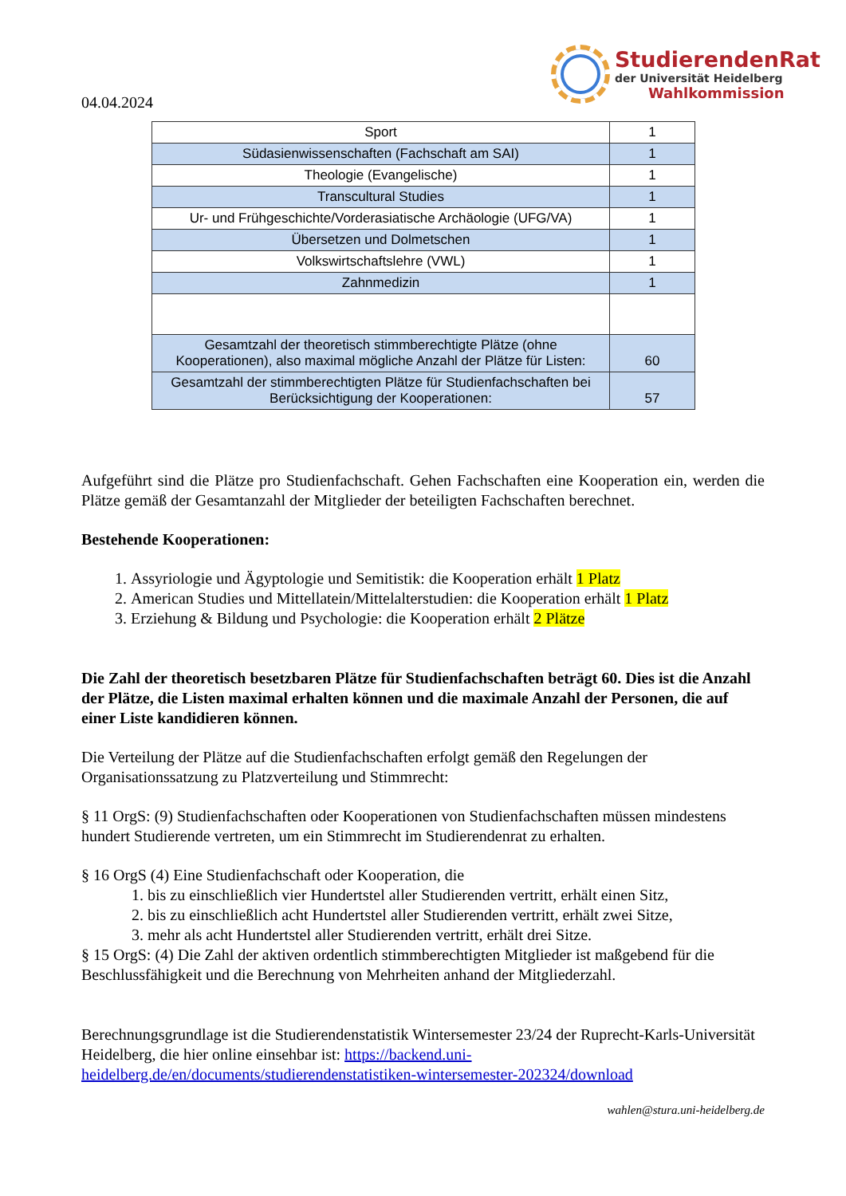04.04.2024
StudierendenRat
der Universität Heidelberg
Wahlkommission
| Sport | 1 |
| Südasienwissenschaften (Fachschaft am SAI) | 1 |
| Theologie (Evangelische) | 1 |
| Transcultural Studies | 1 |
| Ur- und Frühgeschichte/Vorderasiatische Archäologie (UFG/VA) | 1 |
| Übersetzen und Dolmetschen | 1 |
| Volkswirtschaftslehre (VWL) | 1 |
| Zahnmedizin | 1 |
| Gesamtzahl der theoretisch stimmberechtigte Plätze (ohne Kooperationen), also maximal mögliche Anzahl der Plätze für Listen: | 60 |
| Gesamtzahl der stimmberechtigten Plätze für Studienfachschaften bei Berücksichtigung der Kooperationen: | 57 |
Aufgeführt sind die Plätze pro Studienfachschaft. Gehen Fachschaften eine Kooperation ein, werden die Plätze gemäß der Gesamtanzahl der Mitglieder der beteiligten Fachschaften berechnet.
Bestehende Kooperationen:
1. Assyriologie und Ägyptologie und Semitistik: die Kooperation erhält 1 Platz
2. American Studies und Mittellatein/Mittelalterstudien: die Kooperation erhält 1 Platz
3. Erziehung & Bildung und Psychologie: die Kooperation erhält 2 Plätze
Die Zahl der theoretisch besetzbaren Plätze für Studienfachschaften beträgt 60. Dies ist die Anzahl der Plätze, die Listen maximal erhalten können und die maximale Anzahl der Personen, die auf einer Liste kandidieren können.
Die Verteilung der Plätze auf die Studienfachschaften erfolgt gemäß den Regelungen der Organisationssatzung zu Platzverteilung und Stimmrecht:
§ 11 OrgS: (9) Studienfachschaften oder Kooperationen von Studienfachschaften müssen mindestens hundert Studierende vertreten, um ein Stimmrecht im Studierendenrat zu erhalten.
§ 16 OrgS (4) Eine Studienfachschaft oder Kooperation, die
1. bis zu einschließlich vier Hundertstel aller Studierenden vertritt, erhält einen Sitz,
2. bis zu einschließlich acht Hundertstel aller Studierenden vertritt, erhält zwei Sitze,
3. mehr als acht Hundertstel aller Studierenden vertritt, erhält drei Sitze.
§ 15 OrgS: (4) Die Zahl der aktiven ordentlich stimmberechtigten Mitglieder ist maßgebend für die Beschlussfähigkeit und die Berechnung von Mehrheiten anhand der Mitgliederzahl.
Berechnungsgrundlage ist die Studierendenstatistik Wintersemester 23/24 der Ruprecht-Karls-Universität Heidelberg, die hier online einsehbar ist: https://backend.uni-heidelberg.de/en/documents/studierendenstatistiken-wintersemester-202324/download
wahlen@stura.uni-heidelberg.de